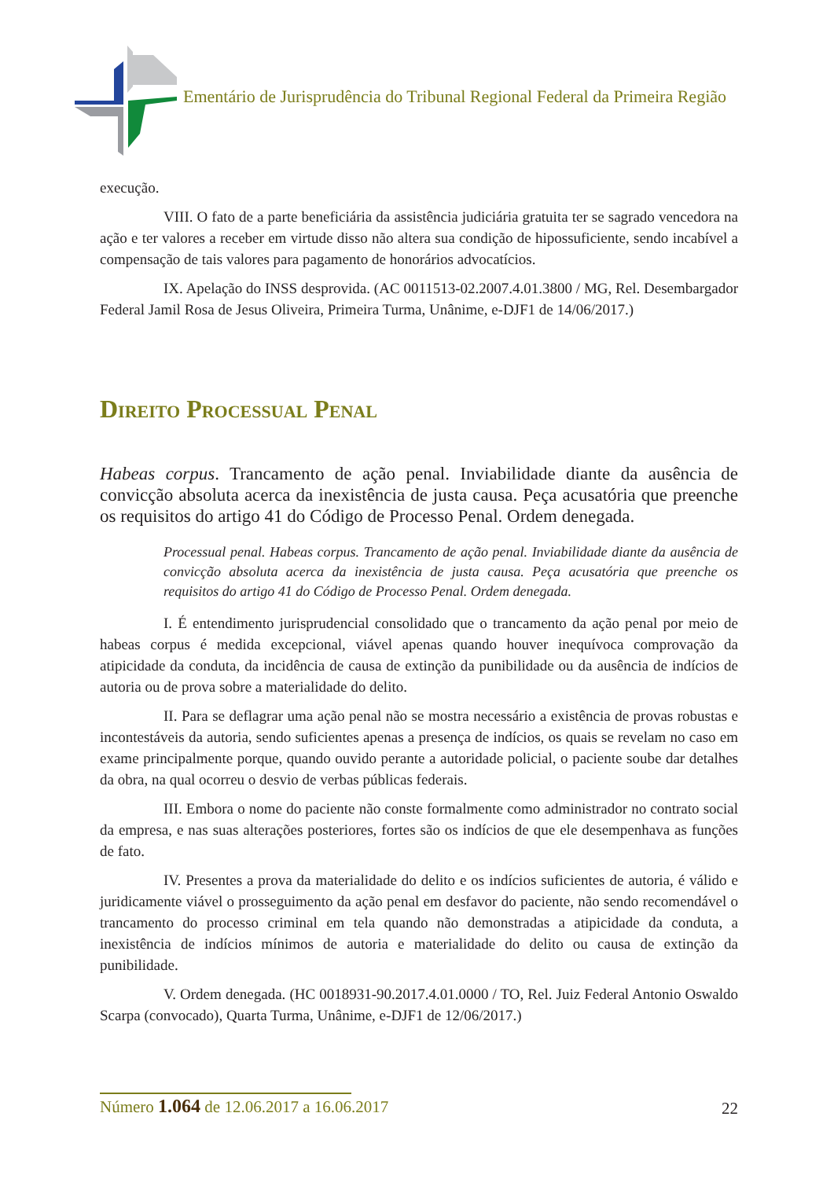Ementário de Jurisprudência do Tribunal Regional Federal da Primeira Região
execução.
VIII. O fato de a parte beneficiária da assistência judiciária gratuita ter se sagrado vencedora na ação e ter valores a receber em virtude disso não altera sua condição de hipossuficiente, sendo incabível a compensação de tais valores para pagamento de honorários advocatícios.
IX. Apelação do INSS desprovida. (AC 0011513-02.2007.4.01.3800 / MG, Rel. Desembargador Federal Jamil Rosa de Jesus Oliveira, Primeira Turma, Unânime, e-DJF1 de 14/06/2017.)
Direito Processual Penal
Habeas corpus. Trancamento de ação penal. Inviabilidade diante da ausência de convicção absoluta acerca da inexistência de justa causa. Peça acusatória que preenche os requisitos do artigo 41 do Código de Processo Penal. Ordem denegada.
Processual penal. Habeas corpus. Trancamento de ação penal. Inviabilidade diante da ausência de convicção absoluta acerca da inexistência de justa causa. Peça acusatória que preenche os requisitos do artigo 41 do Código de Processo Penal. Ordem denegada.
I. É entendimento jurisprudencial consolidado que o trancamento da ação penal por meio de habeas corpus é medida excepcional, viável apenas quando houver inequívoca comprovação da atipicidade da conduta, da incidência de causa de extinção da punibilidade ou da ausência de indícios de autoria ou de prova sobre a materialidade do delito.
II. Para se deflagrar uma ação penal não se mostra necessário a existência de provas robustas e incontestáveis da autoria, sendo suficientes apenas a presença de indícios, os quais se revelam no caso em exame principalmente porque, quando ouvido perante a autoridade policial, o paciente soube dar detalhes da obra, na qual ocorreu o desvio de verbas públicas federais.
III. Embora o nome do paciente não conste formalmente como administrador no contrato social da empresa, e nas suas alterações posteriores, fortes são os indícios de que ele desempenhava as funções de fato.
IV. Presentes a prova da materialidade do delito e os indícios suficientes de autoria, é válido e juridicamente viável o prosseguimento da ação penal em desfavor do paciente, não sendo recomendável o trancamento do processo criminal em tela quando não demonstradas a atipicidade da conduta, a inexistência de indícios mínimos de autoria e materialidade do delito ou causa de extinção da punibilidade.
V. Ordem denegada. (HC 0018931-90.2017.4.01.0000 / TO, Rel. Juiz Federal Antonio Oswaldo Scarpa (convocado), Quarta Turma, Unânime, e-DJF1 de 12/06/2017.)
Número 1.064 de 12.06.2017 a 16.06.2017
22